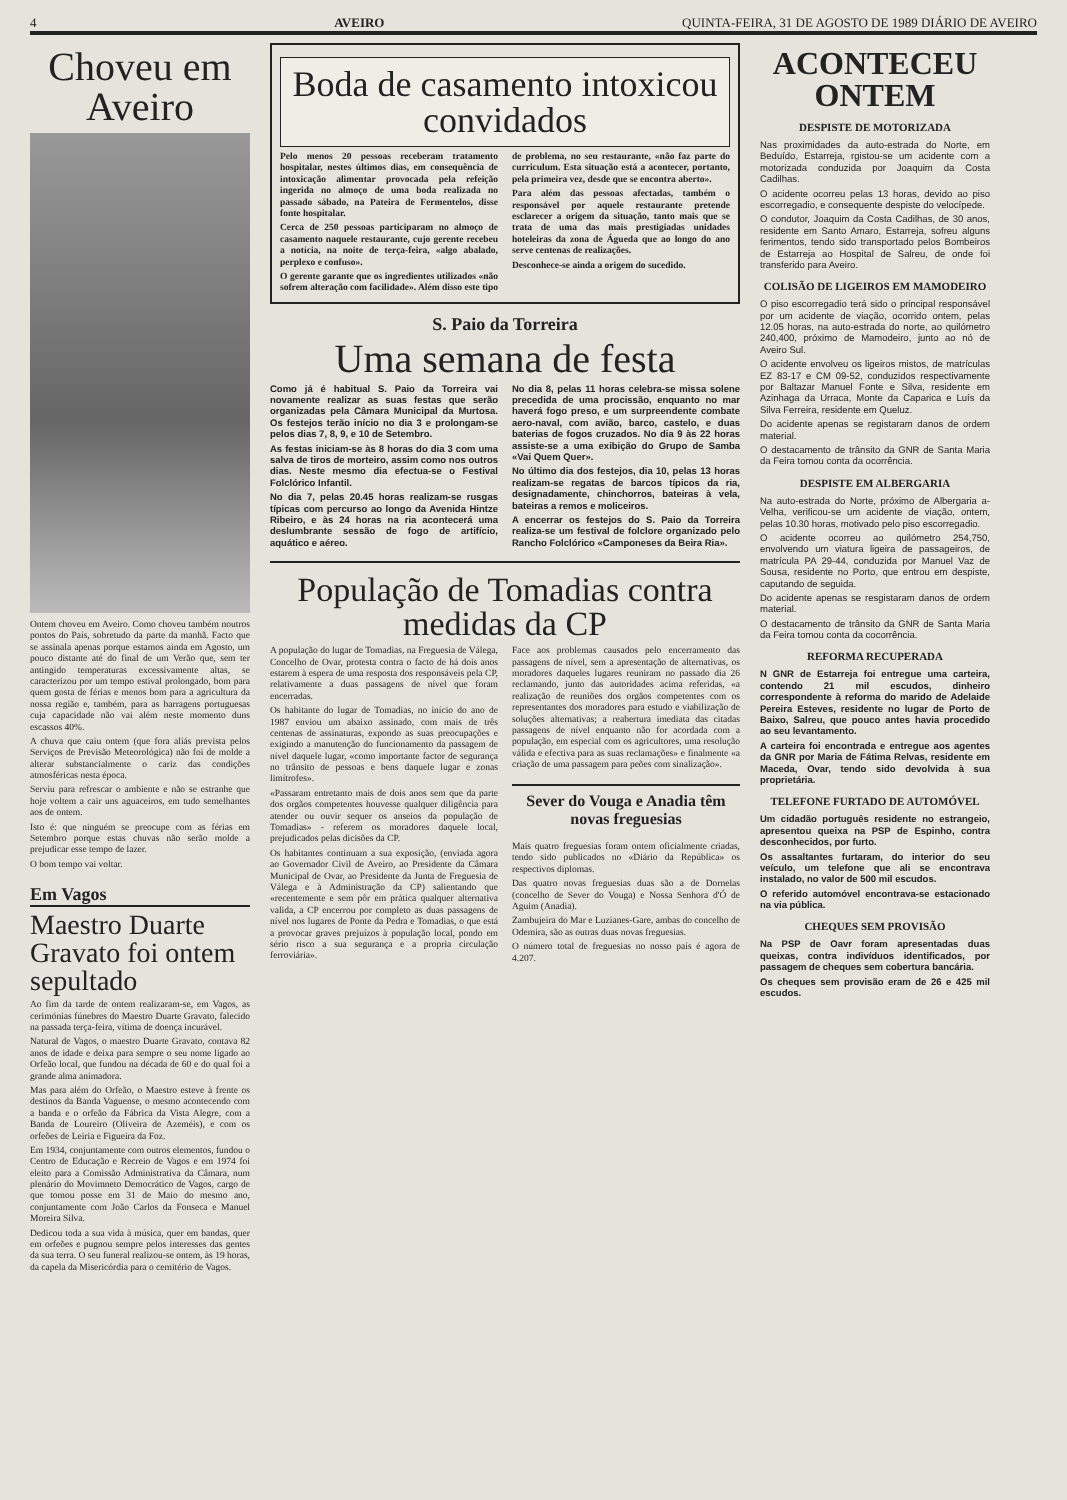4 AVEIRO QUINTA-FEIRA, 31 DE AGOSTO DE 1989 DIÁRIO DE AVEIRO
Choveu em Aveiro
Ontem choveu em Aveiro. Como choveu também noutros pontos do País, sobretudo da parte da manhã. Facto que se assinala apenas porque estamos ainda em Agosto, um pouco distante até do final de um Verão que, sem ter antingido temperaturas excessivamente altas, se caracterizou por um tempo estival prolongado, bom para quem gosta de férias e menos bom para a agricultura da nossa região e, também, para as barragens portuguesas cuja capacidade não vai além neste momento duns escassos 40%.
A chuva que caiu ontem (que fora aliás prevista pelos Serviços de Previsão Meteorológica) não foi de molde a alterar substancialmente o cariz das condições atmosféricas nesta época.
Serviu para refrescar o ambiente e não se estranhe que hoje voltem a cair uns aguaceiros, em tudo semelhantes aos de ontem.
Isto é: que ninguém se preocupe com as férias em Setembro porque estas chuvas não serão molde a prejudicar esse tempo de lazer.
O bom tempo vai voltar.
Em Vagos
Maestro Duarte Gravato foi ontem sepultado
Ao fim da tarde de ontem realizaram-se, em Vagos, as cerimónias fúnebres do Maestro Duarte Gravato, falecido na passada terça-feira, vítima de doença incurável.
Natural de Vagos, o maestro Duarte Gravato, contava 82 anos de idade e deixa para sempre o seu nome ligado ao Orfeão local, que fundou na década de 60 e do qual foi a grande alma animadora.
Mas para além do Orfeão, o Maestro esteve à frente os destinos da Banda Vaguense, o mesmo acontecendo com a banda e o orfeão da Fábrica da Vista Alegre, com a Banda de Loureiro (Oliveira de Azeméis), e com os orfeões de Leiria e Figueira da Foz.
Em 1934, conjuntamente com outros elementos, fundou o Centro de Educação e Recreio de Vagos e em 1974 foi eleito para a Comissão Administrativa da Câmara, num plenário do Movimneto Democrático de Vagos, cargo de que tomou posse em 31 de Maio do mesmo ano, conjuntamente com João Carlos da Fonseca e Manuel Moreira Silva.
Dedicou toda a sua vida à música, quer em bandas, quer em orfeões e pugnou sempre pelos interesses das gentes da sua terra. O seu funeral realizou-se ontem, às 19 horas, da capela da Misericórdia para o cemitério de Vagos.
Boda de casamento intoxicou convidados
Pelo menos 20 pessoas receberam tratamento hospitalar, nestes últimos dias, em consequência de intoxicação alimentar provocada pela refeição ingerida no almoço de uma boda realizada no passado sábado, na Pateira de Fermentelos, disse fonte hospitalar.
Cerca de 250 pessoas participaram no almoço de casamento naquele restaurante, cujo gerente recebeu a notícia, na noite de terça-feira, «algo abalado, perplexo e confuso».
O gerente garante que os ingredientes utilizados «não sofrem alteração com facilidade». Além disso este tipo de problema, no seu restaurante, «não faz parte do curriculum. Esta situação está a acontecer, portanto, pela primeira vez, desde que se encontra aberto».
Para além das pessoas afectadas, também o responsável por aquele restaurante pretende esclarecer a origem da situação, tanto mais que se trata de uma das mais prestigiadas unidades hoteleiras da zona de Águeda que ao longo do ano serve centenas de realizações.
Desconhece-se ainda a origem do sucedido.
S. Paio da Torreira
Uma semana de festa
Como já é habitual S. Paio da Torreira vai novamente realizar as suas festas que serão organizadas pela Câmara Municipal da Murtosa. Os festejos terão início no dia 3 e prolongam-se pelos dias 7, 8, 9, e 10 de Setembro.
As festas iniciam-se às 8 horas do dia 3 com uma salva de tiros de morteiro, assim como nos outros dias. Neste mesmo dia efectua-se o Festival Folclórico Infantil.
No dia 7, pelas 20.45 horas realizam-se rusgas típicas com percurso ao longo da Avenida Hintze Ribeiro, e às 24 horas na ria acontecerá uma deslumbrante sessão de fogo de artifício, aquático e aéreo.
No dia 8, pelas 11 horas celebra-se missa solene precedida de uma procissão, enquanto no mar haverá fogo preso, e um surpreendente combate aero-naval, com avião, barco, castelo, e duas baterias de fogos cruzados. No dia 9 às 22 horas assiste-se a uma exibição do Grupo de Samba «Vai Quem Quer».
No último dia dos festejos, dia 10, pelas 13 horas realizam-se regatas de barcos típicos da ria, designadamente, chinchorros, bateiras à vela, bateiras a remos e moliceiros.
A encerrar os festejos do S. Paio da Torreira realiza-se um festival de folclore organizado pelo Rancho Folclórico «Camponeses da Beira Ria».
População de Tomadias contra medidas da CP
A população do lugar de Tomadias, na Freguesia de Válega, Concelho de Ovar, protesta contra o facto de há dois anos estarem à espera de uma resposta dos responsáveis pela CP, relativamente a duas passagens de nível que foram encerradas.
Os habitante do lugar de Tomadias, no início do ano de 1987 enviou um abaixo assinado, com mais de três centenas de assinaturas, expondo as suas preocupações e exigindo a manutenção do funcionamento da passagem de nível daquele lugar, «como importante factor de segurança no trânsito de pessoas e bens daquele lugar e zonas limítrofes».
«Passaram entretanto mais de dois anos sem que da parte dos orgãos competentes houvesse qualquer diligência para atender ou ouvir sequer os anseios da população de Tomadias» - referem os moradores daquele local, prejudicados pelas dicisões da CP.
Os habitantes continuam a sua exposição, (enviada agora ao Governador Civil de Aveiro, ao Presidente da Câmara Municipal de Ovar, ao Presidente da Junta de Freguesia de Válega e à Administração da CP) salientando que «recentemente e sem pôr em prática qualquer alternativa valida, a CP encerrou por completo as duas passagens de nível nos lugares de Ponte da Pedra e Tomadias, o que está a provocar graves prejuízos à população local, pondo em sério risco a sua segurança e a propria circulação ferroviária».
Face aos problemas causados pelo encerramento das passagens de nível, sem a apresentação de alternativas, os moradores daqueles lugares reuniram no passado dia 26 reclamando, junto das autoridades acima referidas, «a realização de reuniões dos orgãos competentes com os representantes dos moradores para estudo e viabilização de soluções alternativas; a reabertura imediata das citadas passagens de nível enquanto não for acordada com a população, em especial com os agricultores, uma resolução válida e efectiva para as suas reclamações» e finalmente «a criação de uma passagem para peões com sinalização».
Sever do Vouga e Anadia têm novas freguesias
Mais quatro freguesias foram ontem oficialmente criadas, tendo sido publicados no «Diário da República» os respectivos diplomas.
Das quatro novas freguesias duas são a de Dornelas (concelho de Sever do Vouga) e Nossa Senhora d'Ó de Aguim (Anadia).
Zambujeira do Mar e Luzianes-Gare, ambas do concelho de Odemira, são as outras duas novas freguesias.
O número total de freguesias no nosso país é agora de 4.207.
ACONTECEU
ONTEM
DESPISTE DE MOTORIZADA
Nas proximidades da auto-estrada do Norte, em Beduído, Estarreja, rgistou-se um acidente com a motorizada conduzida por Joaquim da Costa Cadilhas.
O acidente ocorreu pelas 13 horas, devido ao piso escorregadio, e consequente despiste do velocípede.
O condutor, Joaquim da Costa Cadilhas, de 30 anos, residente em Santo Amaro, Estarreja, sofreu alguns ferimentos, tendo sido transportado pelos Bombeiros de Estarreja ao Hospital de Salreu, de onde foi transferido para Aveiro.
COLISÃO DE LIGEIROS EM MAMODEIRO
O piso escorregadio terá sido o principal responsável por um acidente de viação, ocorrido ontem, pelas 12.05 horas, na auto-estrada do norte, ao quilómetro 240,400, próximo de Mamodeiro, junto ao nó de Aveiro Sul.
O acidente envolveu os ligeiros mistos, de matrículas EZ 83-17 e CM 09-52, conduzidos respectivamente por Baltazar Manuel Fonte e Silva, residente em Azinhaga da Urraca, Monte da Caparica e Luís da Silva Ferreira, residente em Queluz.
Do acidente apenas se registaram danos de ordem material.
O destacamento de trânsito da GNR de Santa Maria da Feira tomou conta da ocorrência.
DESPISTE EM ALBERGARIA
Na auto-estrada do Norte, próximo de Albergaria a-Velha, verificou-se um acidente de viação, ontem, pelas 10.30 horas, motivado pelo piso escorregadio.
O acidente ocorreu ao quilómetro 254,750, envolvendo um viatura ligeira de passageiros, de matrícula PA 29-44, conduzida por Manuel Vaz de Sousa, residente no Porto, que entrou em despiste, caputando de seguida.
Do acidente apenas se resgistaram danos de ordem material.
O destacamento de trânsito da GNR de Santa Maria da Feira tomou conta da cocorrência.
REFORMA RECUPERADA
N GNR de Estarreja foi entregue uma carteira, contendo 21 mil escudos, dinheiro correspondente à reforma do marido de Adelaide Pereira Esteves, residente no lugar de Porto de Baixo, Salreu, que pouco antes havia procedido ao seu levantamento.
A carteira foi encontrada e entregue aos agentes da GNR por Maria de Fátima Relvas, residente em Maceda, Ovar, tendo sido devolvida à sua proprietária.
TELEFONE FURTADO DE AUTOMÓVEL
Um cidadão português residente no estrangeio, apresentou queixa na PSP de Espinho, contra desconhecidos, por furto.
Os assaltantes furtaram, do interior do seu veículo, um telefone que ali se encontrava instalado, no valor de 500 mil escudos.
O referido automóvel encontrava-se estacionado na via pública.
CHEQUES SEM PROVISÃO
Na PSP de Oavr foram apresentadas duas queixas, contra indivíduos identificados, por passagem de cheques sem cobertura bancária.
Os cheques sem provisão eram de 26 e 425 mil escudos.